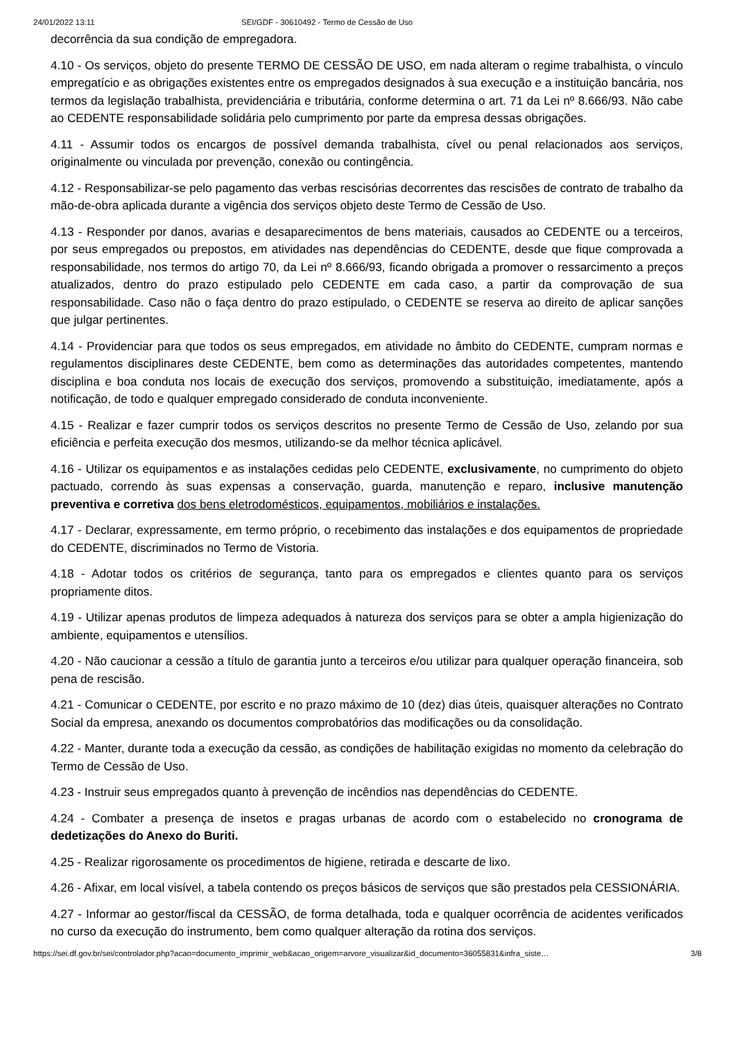24/01/2022 13:11 SEI/GDF - 30610492 - Termo de Cessão de Uso
decorrência da sua condição de empregadora.
4.10 - Os serviços, objeto do presente TERMO DE CESSÃO DE USO, em nada alteram o regime trabalhista, o vínculo empregatício e as obrigações existentes entre os empregados designados à sua execução e a instituição bancária, nos termos da legislação trabalhista, previdenciária e tributária, conforme determina o art. 71 da Lei nº 8.666/93. Não cabe ao CEDENTE responsabilidade solidária pelo cumprimento por parte da empresa dessas obrigações.
4.11 - Assumir todos os encargos de possível demanda trabalhista, cível ou penal relacionados aos serviços, originalmente ou vinculada por prevenção, conexão ou contingência.
4.12 - Responsabilizar-se pelo pagamento das verbas rescisórias decorrentes das rescisões de contrato de trabalho da mão-de-obra aplicada durante a vigência dos serviços objeto deste Termo de Cessão de Uso.
4.13 - Responder por danos, avarias e desaparecimentos de bens materiais, causados ao CEDENTE ou a terceiros, por seus empregados ou prepostos, em atividades nas dependências do CEDENTE, desde que fique comprovada a responsabilidade, nos termos do artigo 70, da Lei nº 8.666/93, ficando obrigada a promover o ressarcimento a preços atualizados, dentro do prazo estipulado pelo CEDENTE em cada caso, a partir da comprovação de sua responsabilidade. Caso não o faça dentro do prazo estipulado, o CEDENTE se reserva ao direito de aplicar sanções que julgar pertinentes.
4.14 - Providenciar para que todos os seus empregados, em atividade no âmbito do CEDENTE, cumpram normas e regulamentos disciplinares deste CEDENTE, bem como as determinações das autoridades competentes, mantendo disciplina e boa conduta nos locais de execução dos serviços, promovendo a substituição, imediatamente, após a notificação, de todo e qualquer empregado considerado de conduta inconveniente.
4.15 - Realizar e fazer cumprir todos os serviços descritos no presente Termo de Cessão de Uso, zelando por sua eficiência e perfeita execução dos mesmos, utilizando-se da melhor técnica aplicável.
4.16 - Utilizar os equipamentos e as instalações cedidas pelo CEDENTE, exclusivamente, no cumprimento do objeto pactuado, correndo às suas expensas a conservação, guarda, manutenção e reparo, inclusive manutenção preventiva e corretiva dos bens eletrodomésticos, equipamentos, mobiliários e instalações.
4.17 - Declarar, expressamente, em termo próprio, o recebimento das instalações e dos equipamentos de propriedade do CEDENTE, discriminados no Termo de Vistoria.
4.18 - Adotar todos os critérios de segurança, tanto para os empregados e clientes quanto para os serviços propriamente ditos.
4.19 - Utilizar apenas produtos de limpeza adequados à natureza dos serviços para se obter a ampla higienização do ambiente, equipamentos e utensílios.
4.20 - Não caucionar a cessão a título de garantia junto a terceiros e/ou utilizar para qualquer operação financeira, sob pena de rescisão.
4.21 - Comunicar o CEDENTE, por escrito e no prazo máximo de 10 (dez) dias úteis, quaisquer alterações no Contrato Social da empresa, anexando os documentos comprobatórios das modificações ou da consolidação.
4.22 - Manter, durante toda a execução da cessão, as condições de habilitação exigidas no momento da celebração do Termo de Cessão de Uso.
4.23 - Instruir seus empregados quanto à prevenção de incêndios nas dependências do CEDENTE.
4.24 - Combater a presença de insetos e pragas urbanas de acordo com o estabelecido no cronograma de dedetizações do Anexo do Buriti.
4.25 - Realizar rigorosamente os procedimentos de higiene, retirada e descarte de lixo.
4.26 - Afixar, em local visível, a tabela contendo os preços básicos de serviços que são prestados pela CESSIONÁRIA.
4.27 - Informar ao gestor/fiscal da CESSÃO, de forma detalhada, toda e qualquer ocorrência de acidentes verificados no curso da execução do instrumento, bem como qualquer alteração da rotina dos serviços.
https://sei.df.gov.br/sei/controlador.php?acao=documento_imprimir_web&acao_origem=arvore_visualizar&id_documento=36055831&infra_siste… 3/8